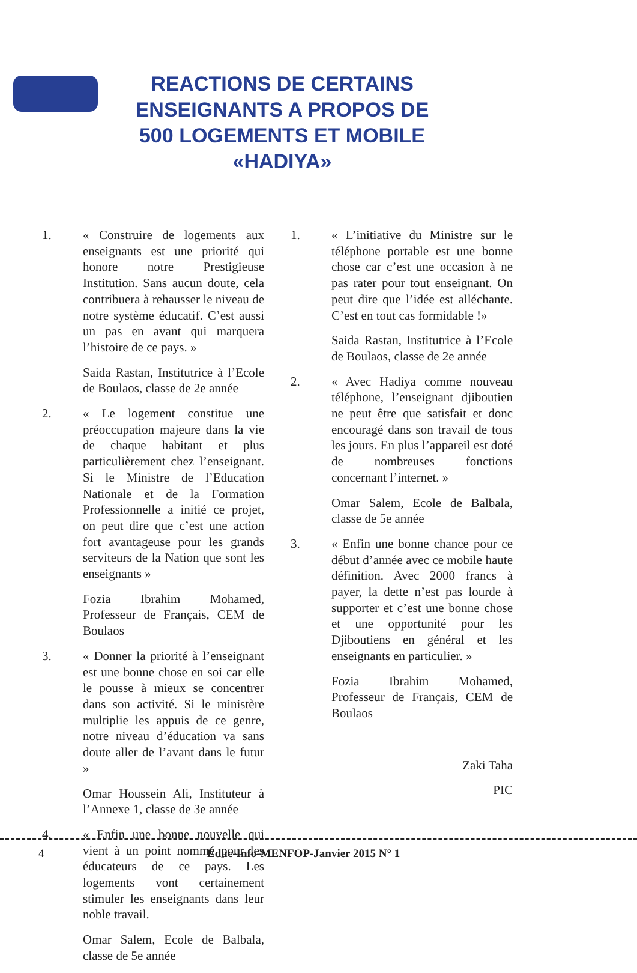REACTIONS DE CERTAINS ENSEIGNANTS A PROPOS DE 500 LOGEMENTS ET MOBILE «HADIYA»
1. « Construire de logements aux enseignants est une priorité qui honore notre Prestigieuse Institution. Sans aucun doute, cela contribuera à rehausser le niveau de notre système éducatif. C’est aussi un pas en avant qui marquera l’histoire de ce pays. »
Saida Rastan, Institutrice à l’Ecole de Boulaos, classe de 2e année
2. « Le logement constitue une préoccupation majeure dans la vie de chaque habitant et plus particulièrement chez l’enseignant. Si le Ministre de l’Education Nationale et de la Formation Professionnelle a initié ce projet, on peut dire que c’est une action fort avantageuse pour les grands serviteurs de la Nation que sont les enseignants »
Fozia Ibrahim Mohamed, Professeur de Français, CEM de Boulaos
3. « Donner la priorité à l’enseignant est une bonne chose en soi car elle le pousse à mieux se concentrer dans son activité. Si le ministère multiplie les appuis de ce genre, notre niveau d’éducation va sans doute aller de l’avant dans le futur »
Omar Houssein Ali, Instituteur à l’Annexe 1, classe de 3e année
4. « Enfin une bonne nouvelle qui vient à un point nommé pour les éducateurs de ce pays. Les logements vont certainement stimuler les enseignants dans leur noble travail.
Omar Salem, Ecole de Balbala, classe de 5e année
1. « L’initiative du Ministre sur le téléphone portable est une bonne chose car c’est une occasion à ne pas rater pour tout enseignant. On peut dire que l’idée est alléchante. C’est en tout cas formidable !»
Saida Rastan, Institutrice à l’Ecole de Boulaos, classe de 2e année
2. « Avec Hadiya comme nouveau téléphone, l’enseignant djiboutien ne peut être que satisfait et donc encouragé dans son travail de tous les jours. En plus l’appareil est doté de nombreuses fonctions concernant l’internet. »
Omar Salem, Ecole de Balbala, classe de 5e année
3. « Enfin une bonne chance pour ce début d’année avec ce mobile haute définition. Avec 2000 francs à payer, la dette n’est pas lourde à supporter et c’est une bonne chose et une opportunité pour les Djiboutiens en général et les enseignants en particulier. »
Fozia Ibrahim Mohamed, Professeur de Français, CEM de Boulaos
Zaki Taha
PIC
4
Éduc-Info-MENFOP-Janvier 2015 N° 1